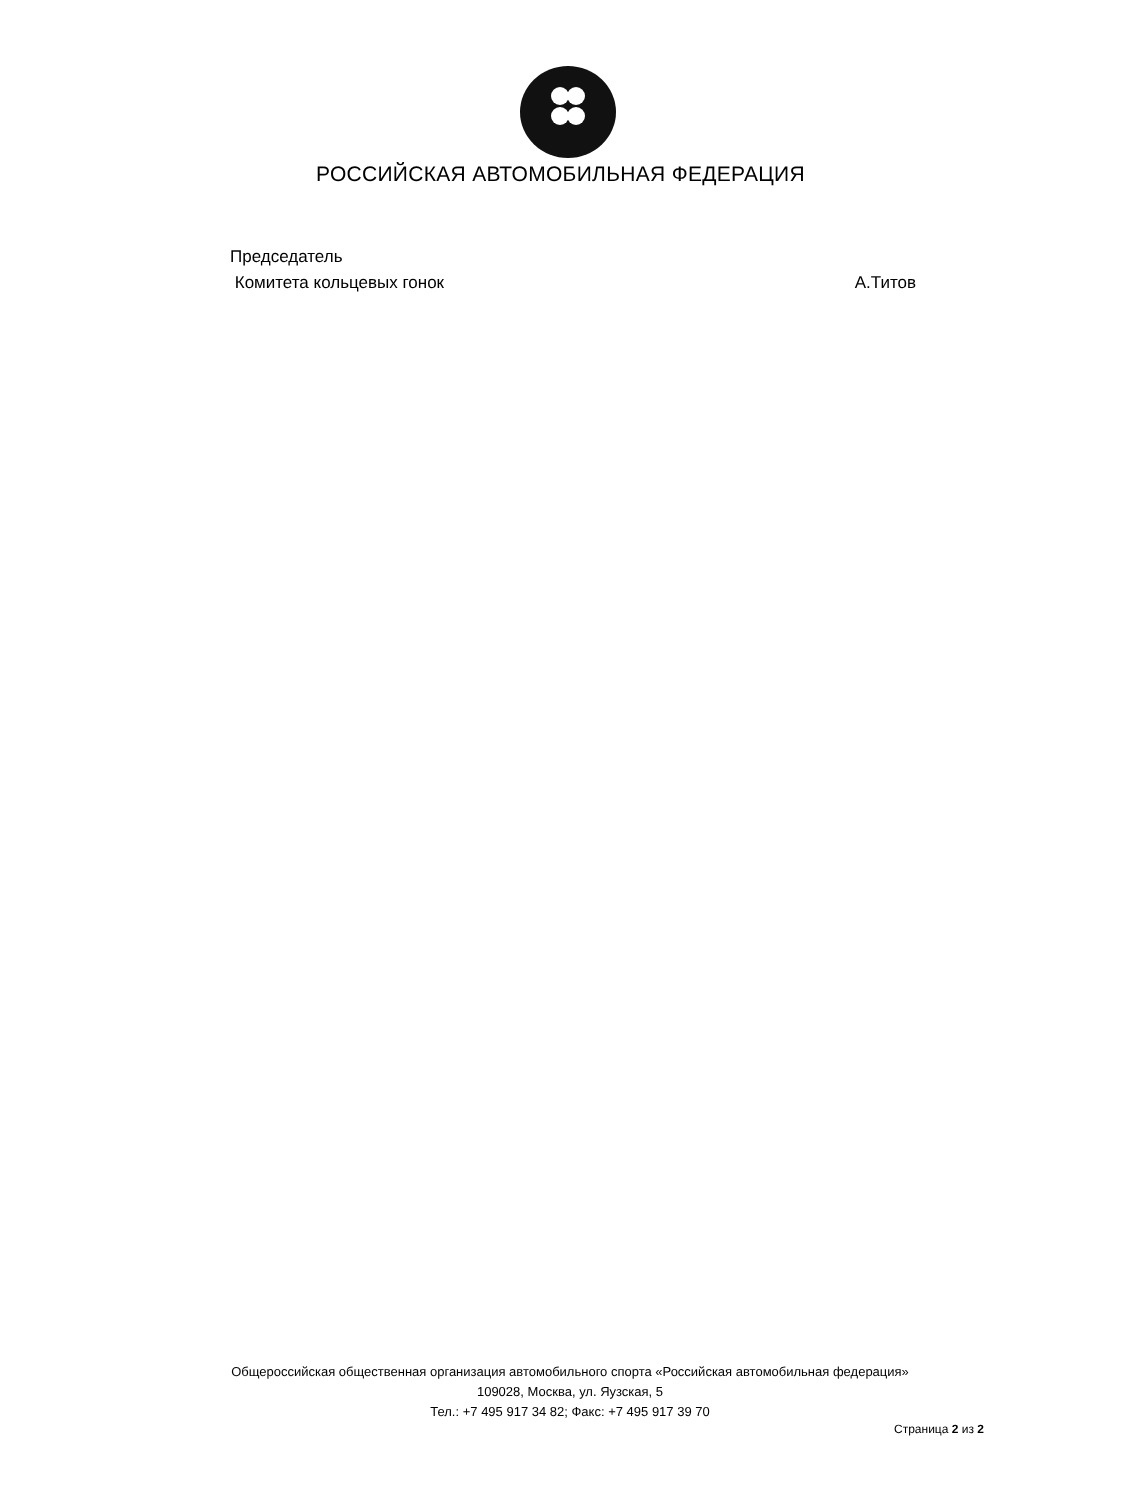РОССИЙСКАЯ АВТОМОБИЛЬНАЯ ФЕДЕРАЦИЯ
Председатель
Комитета кольцевых гонок А.Титов
Общероссийская общественная организация автомобильного спорта «Российская автомобильная федерация»
109028, Москва, ул. Яузская, 5
Тел.: +7 495 917 34 82; Факс: +7 495 917 39 70
Страница 2 из 2